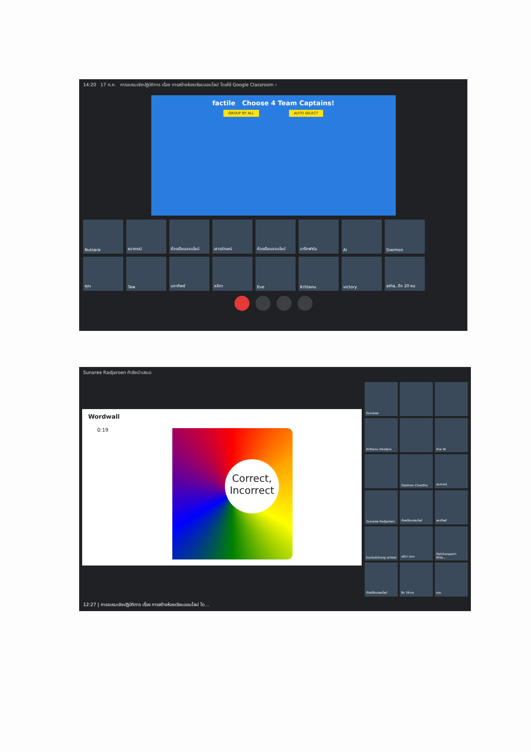14:20 17 ก.ค. การอบรมเชิงปฏิบัติการ เรื่อง การสร้างห้องเรียนออนไลน์ โดยใช้ Google Classroom ›
factile Choose 4 Team Captains!
GROUP BY ALL AUTO SELECT
Nutsara
ธนาภรณ์
ห้องเรียนออนไลน์
เสาวลักษณ์
ห้องเรียนออนไลน์
มาริทฟาร์ม
Ai
Siwimon
คุณ
Taw
มภาทิพย์
ลลิตา
Eve
Krittanu
victory
atha, อีก 20 คน
Sunaree Radjaroen กำลังนำเสนอ
Wordwall
0:19
Correct, Incorrect
Sunaree
Krittanu Visetpra
Eve W
Siwimon Chantha
ธนาภรณ์
Sunaree Radjaroen
ห้องเรียนออนไลน์
สมาทิพย์
banladchang school
แม้ดา แวเก
Patcharaporn Khie...
ห้องเรียนออนไลน์
อีก 19 คน
คุณ
12:27 | การอบรมเชิงปฏิบัติการ เรื่อง การสร้างห้องเรียนออนไลน์ โด...